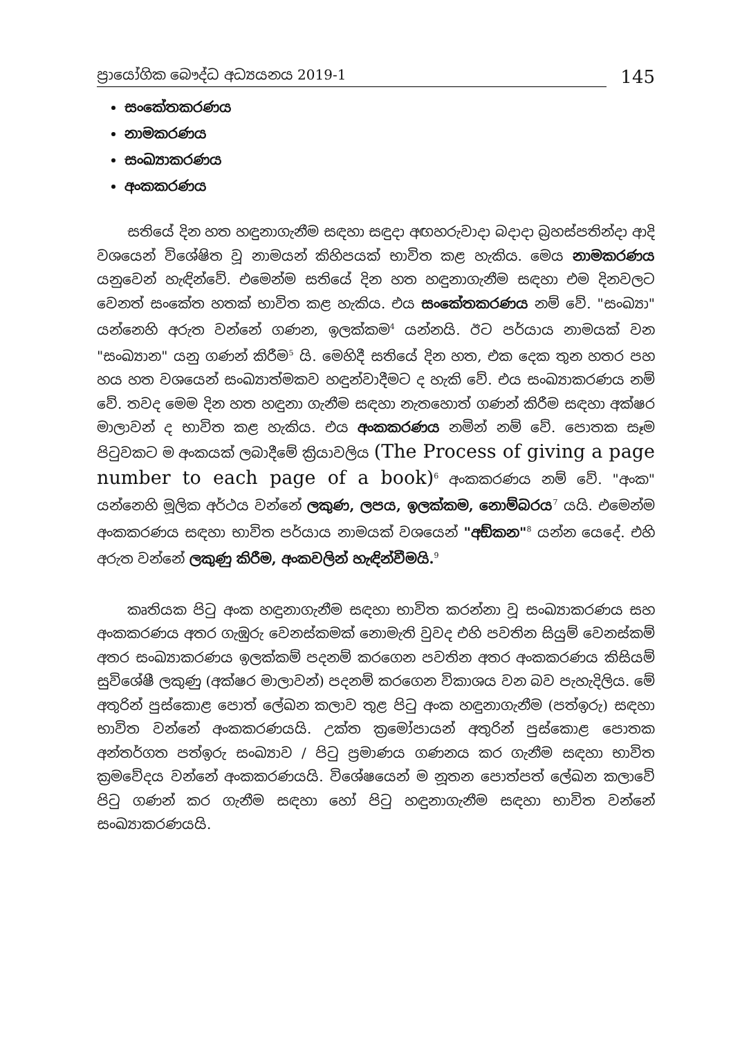ප්‍රායෝගික බෞද්ධ අධ්‍යයනය 2019-1
145
සංකේතකරණය
නාමකරණය
සංඛ්‍යාකරණය
අංකකරණය
සතියේ දින හත හඳුනාගැනීම සඳහා සඳුදා අඟහරුවාදා බදාදා බ්‍රහස්පතින්දා ආදි වශයෙන් විශේෂිත වූ නාමයන් කිහිපයක් භාවිත කළ හැකිය. මෙය නාමකරණය යනුවෙන් හැඳින්වේ. එමෙන්ම සතියේ දින හත හඳුනාගැනීම සඳහා එම දිනවලට වෙනත් සංකේත හතක් භාවිත කළ හැකිය. එය සංකේතකරණය නම් වේ. "සංඛ්‍යා" යන්නෙහි අරුත වන්නේ ගණන, ඉලක්කම<sup>4</sup> යන්නයි. ඊට පර්යාය නාමයක් වන "සංඛ්‍යාන" යනු ගණන් කිරීම<sup>5</sup> යි. මෙහිදී සතියේ දින හත, එක දෙක තුන හතර පහ හය හත වශයෙන් සංඛ්‍යාත්මකව හඳුන්වාදීමට ද හැකි වේ. එය සංඛ්‍යාකරණය නම් වේ. තවද මෙම දින හත හඳුනා ගැනීම සඳහා නැතහොත් ගණන් කිරීම සඳහා අක්ෂර මාලාවන් ද භාවිත කළ හැකිය. එය අංකකරණය නමින් නම් වේ. පොතක සෑම පිටුවකට ම අංකයක් ලබාදීමේ ක්‍රියාවලිය (The Process of giving a page number to each page of a book)<sup>6</sup> අංකකරණය නම් වේ. "අංක" යන්නෙහි මූලික අර්ථය වන්නේ ලකුණ, ලපය, ඉලක්කම, නොම්බරය<sup>7</sup> යයි. එමෙන්ම අංකකරණය සඳහා භාවිත පර්යාය නාමයක් වශයෙන් "අඞ්කන"<sup>8</sup> යන්න යෙදේ. එහි අරුත වන්නේ ලකුණු කිරීම, අංකවලින් හැඳින්වීමයි.<sup>9</sup>
කෘතියක පිටු අංක හඳුනාගැනීම සඳහා භාවිත කරන්නා වූ සංඛ්‍යාකරණය සහ අංකකරණය අතර ගැඹුරු වෙනස්කමක් නොමැති වුවද එහි පවතින සියුම් වෙනස්කම් අතර සංඛ්‍යාකරණය ඉලක්කම් පදනම් කරගෙන පවතින අතර අංකකරණය කිසියම් සුවිශේෂී ලකුණු (අක්ෂර මාලාවන්) පදනම් කරගෙන විකාශය වන බව පැහැදිලිය. මේ අතුරින් පුස්කොළ පොත් ලේඛන කලාව තුළ පිටු අංක හඳුනාගැනීම (පත්ඉරු) සඳහා භාවිත වන්නේ අංකකරණයයි. උක්ත ක්‍රමෝපායන් අතුරින් පුස්කොළ පොතක අන්තර්ගත පත්ඉරු සංඛ්‍යාව / පිටු ප්‍රමාණය ගණනය කර ගැනීම සඳහා භාවිත ක්‍රමවේදය වන්නේ අංකකරණයයි. විශේෂයෙන් ම නූතන පොත්පත් ලේඛන කලාවේ පිටු ගණන් කර ගැනීම සඳහා හෝ පිටු හඳුනාගැනීම සඳහා භාවිත වන්නේ සංඛ්‍යාකරණයයි.